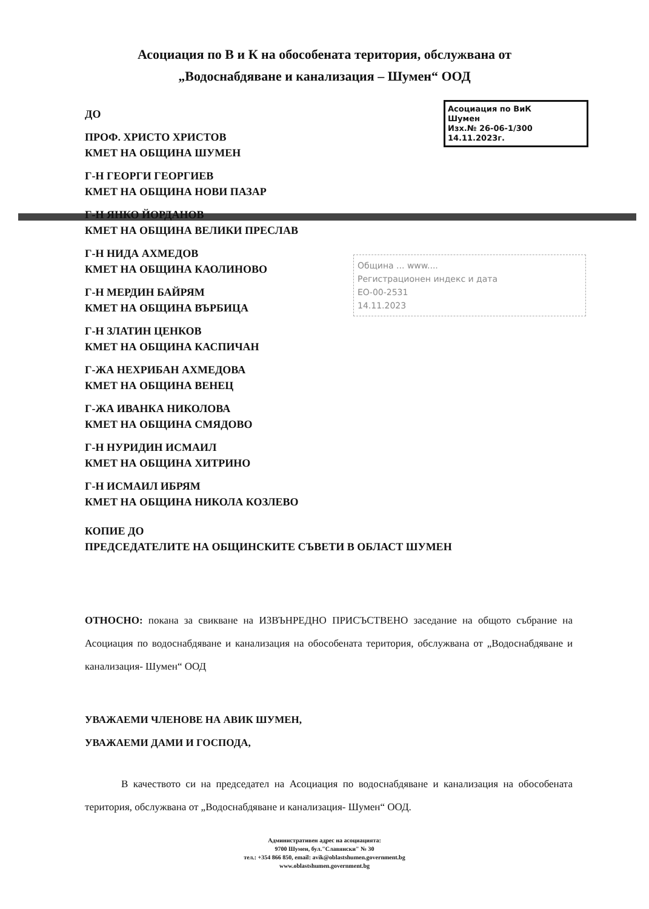Асоциация по В и К на обособената територия, обслужвана от
„Водоснабдяване и канализация – Шумен“ ООД
Асоциация по ВиК
Шумен
Изх.№ 26-06-1/300
14.11.2023г.
ДО
ПРОФ. ХРИСТО ХРИСТОВ
КМЕТ НА ОБЩИНА ШУМЕН
Г-Н ГЕОРГИ ГЕОРГИЕВ
КМЕТ НА ОБЩИНА НОВИ ПАЗАР
Г-Н ЯНКО ЙОРДАНОВ
КМЕТ НА ОБЩИНА ВЕЛИКИ ПРЕСЛАВ
Г-Н НИДА АХМЕДОВ
КМЕТ НА ОБЩИНА КАОЛИНОВО
Г-Н МЕРДИН БАЙРЯМ
КМЕТ НА ОБЩИНА ВЪРБИЦА
Г-Н ЗЛАТИН ЦЕНКОВ
КМЕТ НА ОБЩИНА КАСПИЧАН
Г-ЖА НЕХРИБАН АХМЕДОВА
КМЕТ НА ОБЩИНА ВЕНЕЦ
Г-ЖА ИВАНКА НИКОЛОВА
КМЕТ НА ОБЩИНА СМЯДОВО
Г-Н НУРИДИН ИСМАИЛ
КМЕТ НА ОБЩИНА ХИТРИНО
Г-Н ИСМАИЛ ИБРЯМ
КМЕТ НА ОБЩИНА НИКОЛА КОЗЛЕВО
КОПИЕ ДО
ПРЕДСЕДАТЕЛИТЕ НА ОБЩИНСКИТЕ СЪВЕТИ В ОБЛАСТ ШУМЕН
Община ... www....
Регистрационен индекс и дата
ЕО-00-2531
14.11.2023
ОТНОСНО: покана за свикване на ИЗВЪНРЕДНО ПРИСЪСТВЕНО заседание на общото събрание на Асоциация по водоснабдяване и канализация на обособената територия, обслужвана от „Водоснабдяване и канализация- Шумен“ ООД
УВАЖАЕМИ ЧЛЕНОВЕ НА АВИК ШУМЕН,
УВАЖАЕМИ ДАМИ И ГОСПОДА,
В качеството си на председател на Асоциация по водоснабдяване и канализация на обособената територия, обслужвана от „Водоснабдяване и канализация- Шумен“ ООД.
Административен адрес на асоциацията:
9700 Шумен, бул."Славянски" № 30
тел.: +354 866 850, email: avik@oblastshumen.government.bg
www.oblastshumen.government.bg